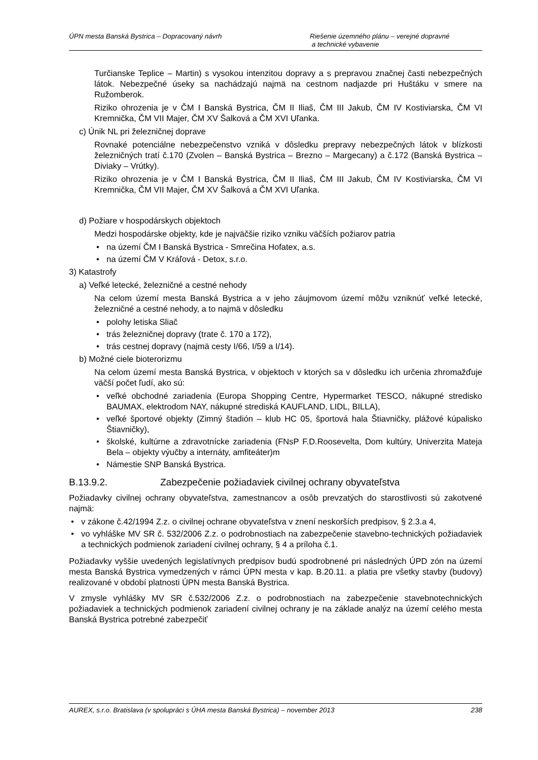ÚPN mesta Banská Bystrica – Dopracovaný návrh
Riešenie územného plánu – verejné dopravné
a technické vybavenie
Turčianske Teplice – Martin) s vysokou intenzitou dopravy a s prepravou značnej časti nebezpečných látok. Nebezpečné úseky sa nachádzajú najmä na cestnom nadjazde pri Huštáku v smere na Ružomberok.
Riziko ohrozenia je v ČM I Banská Bystrica, ČM II Iliaš, ČM III Jakub, ČM IV Kostiviarska, ČM VI Kremnička, ČM VII Majer, ČM XV Šalková a ČM XVI Uľanka.
c) Únik NL pri železničnej doprave
Rovnaké potenciálne nebezpečenstvo vzniká v dôsledku prepravy nebezpečných látok v blízkosti železničných tratí č.170 (Zvolen – Banská Bystrica – Brezno – Margecany) a č.172 (Banská Bystrica – Diviaky – Vrútky).
Riziko ohrozenia je v ČM I Banská Bystrica, ČM II Iliaš, ČM III Jakub, ČM IV Kostiviarska, ČM VI Kremnička, ČM VII Majer, ČM XV Šalková a ČM XVI Uľanka.
d) Požiare v hospodárskych objektoch
Medzi hospodárske objekty, kde je najväčšie riziko vzniku väčších požiarov patria
• na území ČM I Banská Bystrica - Smrečina Hofatex, a.s.
• na území ČM V Kráľová - Detox, s.r.o.
3) Katastrofy
a) Veľké letecké, železničné a cestné nehody
Na celom území mesta Banská Bystrica a v jeho záujmovom území môžu vzniknúť veľké letecké, železničné a cestné nehody, a to najmä v dôsledku
• polohy letiska Sliač
• trás železničnej dopravy (trate č. 170 a 172),
• trás cestnej dopravy (najmä cesty I/66, I/59 a I/14).
b) Možné ciele bioterorizmu
Na celom území mesta Banská Bystrica, v objektoch v ktorých sa v dôsledku ich určenia zhromažďuje väčší počet ľudí, ako sú:
• veľké obchodné zariadenia (Europa Shopping Centre, Hypermarket TESCO, nákupné stredisko BAUMAX, elektrodom NAY, nákupné strediská KAUFLAND, LIDL, BILLA),
• veľké športové objekty (Zimný štadión – klub HC 05, športová hala Štiavničky, plážové kúpalisko Štiavničky),
• školské, kultúrne a zdravotnícke zariadenia (FNsP F.D.Roosevelta, Dom kultúry, Univerzita Mateja Bela – objekty výučby a internáty, amfiteáter)m
• Námestie SNP Banská Bystrica.
B.13.9.2. Zabezpečenie požiadaviek civilnej ochrany obyvateľstva
Požiadavky civilnej ochrany obyvateľstva, zamestnancov a osôb prevzatých do starostlivosti sú zakotvené najmä:
• v zákone č.42/1994 Z.z. o civilnej ochrane obyvateľstva v znení neskorších predpisov, § 2.3.a 4,
• vo vyhláške MV SR č. 532/2006 Z.z. o podrobnostiach na zabezpečenie stavebno-technických požiadaviek a technických podmienok zariadení civilnej ochrany, § 4 a príloha č.1.
Požiadavky vyššie uvedených legislatívnych predpisov budú spodrobnené pri následných ÚPD zón na území mesta Banská Bystrica vymedzených v rámci ÚPN mesta v kap. B.20.11. a platia pre všetky stavby (budovy) realizované v období platnosti ÚPN mesta Banská Bystrica.
V zmysle vyhlášky MV SR č.532/2006 Z.z. o podrobnostiach na zabezpečenie stavebnotechnických požiadaviek a technických podmienok zariadení civilnej ochrany je na základe analýz na území celého mesta Banská Bystrica potrebné zabezpečiť
AUREX, s.r.o. Bratislava (v spolupráci s ÚHA mesta Banská Bystrica) – november 2013
238